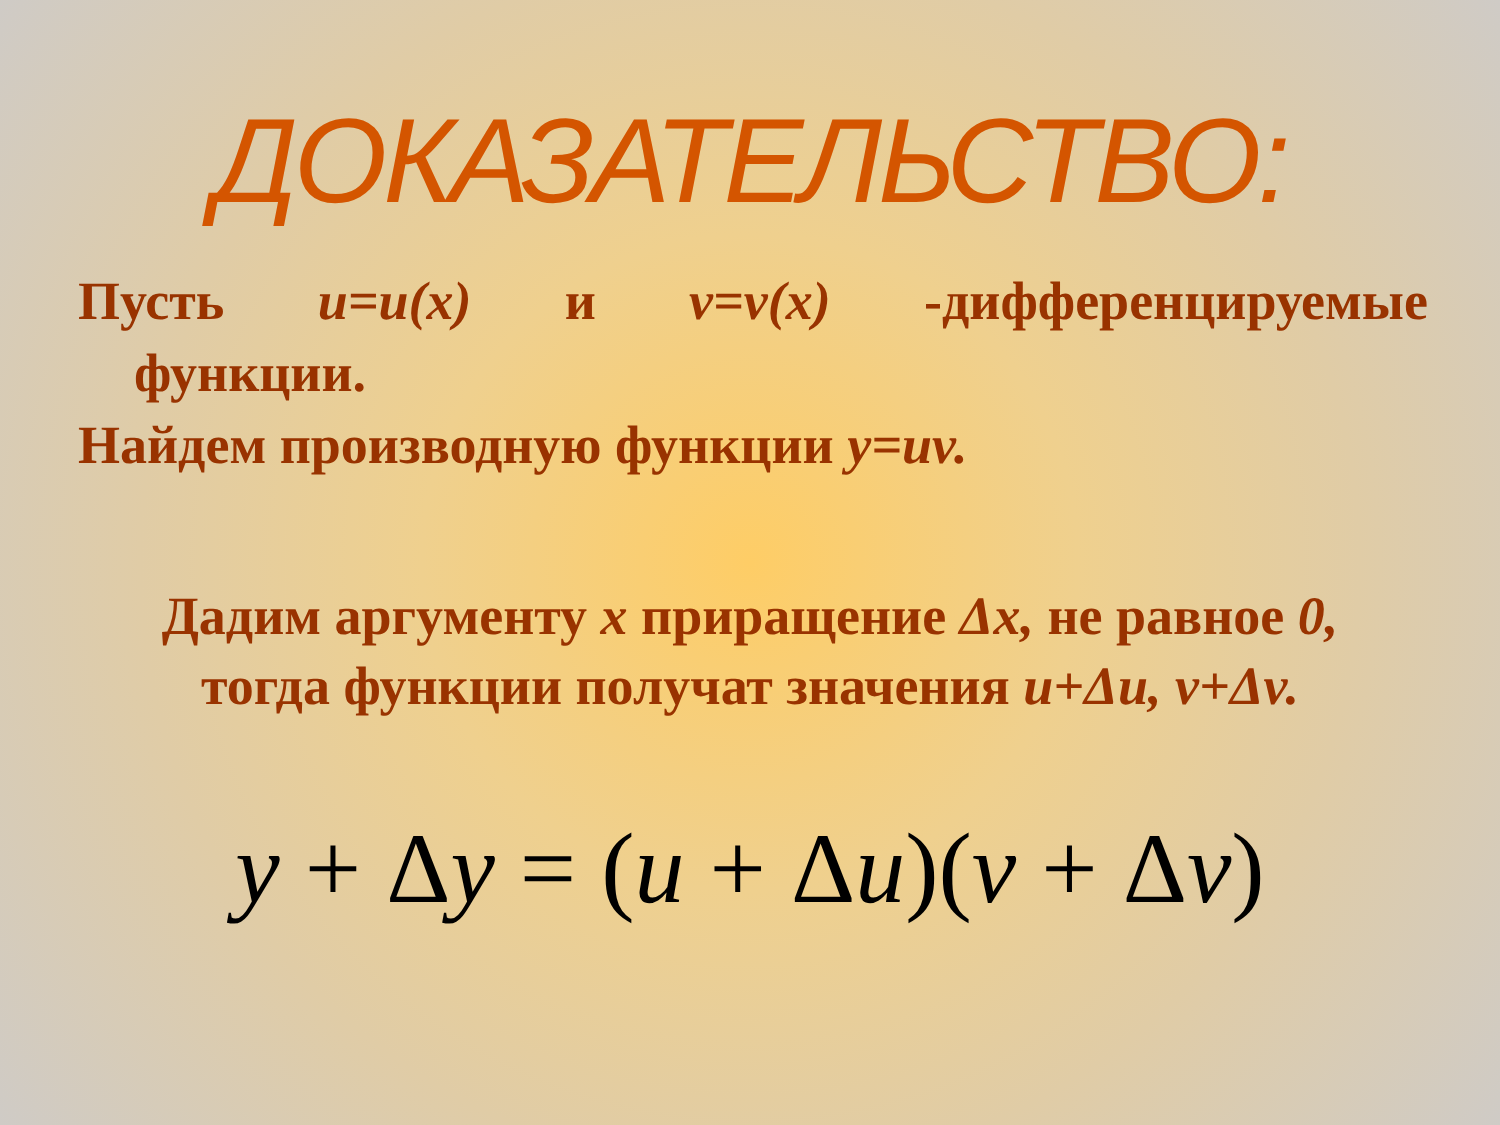ДОКАЗАТЕЛЬСТВО:
Пусть u=u(x) и v=v(x) -дифференцируемые
функции.
Найдем производную функции y=uv.
Дадим аргументу x приращение Δx, не равное 0,
тогда функции получат значения u+Δu, v+Δv.
y + Δy = (u + Δu)(v + Δv)